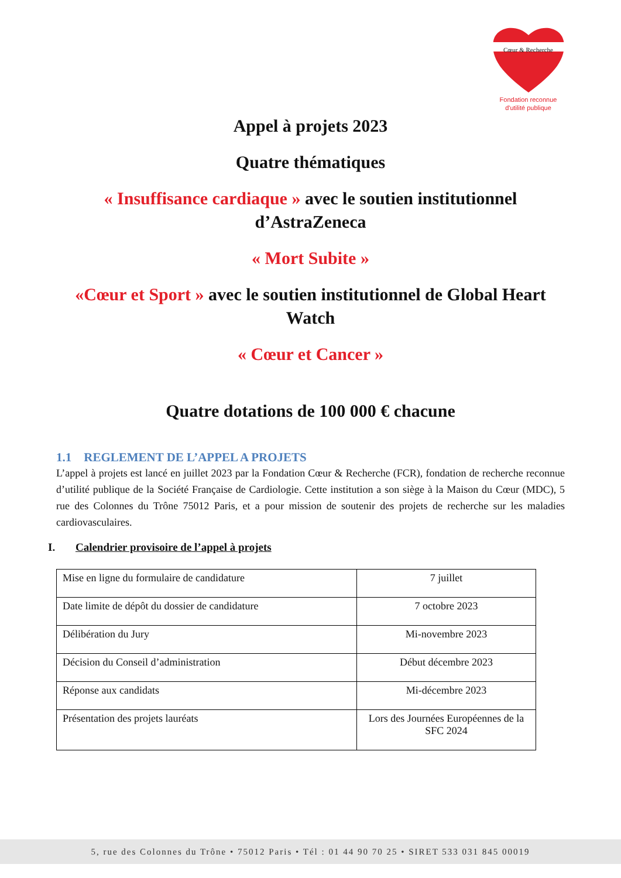Cœur & Recherche
Fondation reconnue
d'utilité publique
Appel à projets 2023
Quatre thématiques
« Insuffisance cardiaque » avec le soutien institutionnel d’AstraZeneca
« Mort Subite »
«Cœur et Sport » avec le soutien institutionnel de Global Heart Watch
« Cœur et Cancer »
Quatre dotations de 100 000 € chacune
1.1 REGLEMENT DE L’APPEL A PROJETS
L’appel à projets est lancé en juillet 2023 par la Fondation Cœur & Recherche (FCR), fondation de recherche reconnue d’utilité publique de la Société Française de Cardiologie. Cette institution a son siège à la Maison du Cœur (MDC), 5 rue des Colonnes du Trône 75012 Paris, et a pour mission de soutenir des projets de recherche sur les maladies cardiovasculaires.
I. Calendrier provisoire de l’appel à projets
| Mise en ligne du formulaire de candidature | 7 juillet |
| Date limite de dépôt du dossier de candidature | 7 octobre 2023 |
| Délibération du Jury | Mi-novembre 2023 |
| Décision du Conseil d’administration | Début décembre 2023 |
| Réponse aux candidats | Mi-décembre 2023 |
| Présentation des projets lauréats | Lors des Journées Européennes de la SFC 2024 |
5, rue des Colonnes du Trône • 75012 Paris • Tél : 01 44 90 70 25 • SIRET 533 031 845 00019